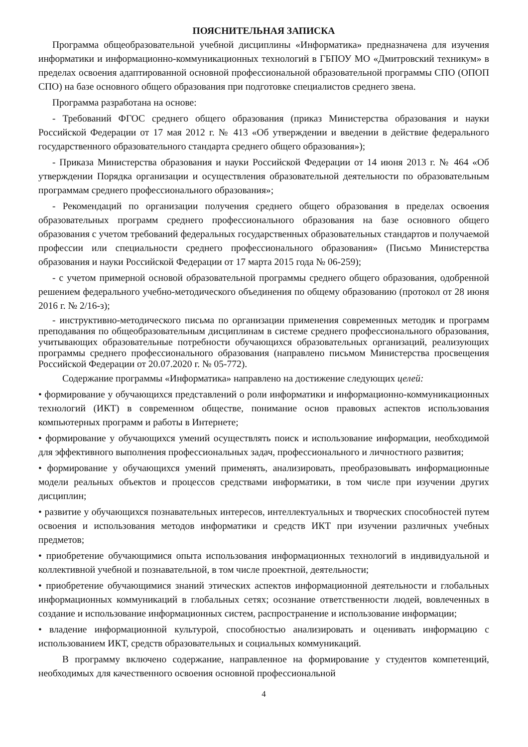ПОЯСНИТЕЛЬНАЯ ЗАПИСКА
Программа общеобразовательной учебной дисциплины «Информатика» предназначена для изучения информатики и информационно-коммуникационных технологий в ГБПОУ МО «Дмитровский техникум» в пределах освоения адаптированной основной профессиональной образовательной программы СПО (ОПОП СПО) на базе основного общего образования при подготовке специалистов среднего звена.
Программа разработана на основе:
- Требований ФГОС среднего общего образования (приказ Министерства образования и науки Российской Федерации от 17 мая 2012 г. № 413 «Об утверждении и введении в действие федерального государственного образовательного стандарта среднего общего образования»);
- Приказа Министерства образования и науки Российской Федерации от 14 июня 2013 г. № 464 «Об утверждении Порядка организации и осуществления образовательной деятельности по образовательным программам среднего профессионального образования»;
- Рекомендаций по организации получения среднего общего образования в пределах освоения образовательных программ среднего профессионального образования на базе основного общего образования с учетом требований федеральных государственных образовательных стандартов и получаемой профессии или специальности среднего профессионального образования» (Письмо Министерства образования и науки Российской Федерации от 17 марта 2015 года № 06-259);
- с учетом примерной основой образовательной программы среднего общего образования, одобренной решением федерального учебно-методического объединения по общему образованию (протокол от 28 июня 2016 г. № 2/16-з);
- инструктивно-методического письма по организации применения современных методик и программ преподавания по общеобразовательным дисциплинам в системе среднего профессионального образования, учитывающих образовательные потребности обучающихся образовательных организаций, реализующих программы среднего профессионального образования (направлено письмом Министерства просвещения Российской Федерации от 20.07.2020 г. № 05-772).
Содержание программы «Информатика» направлено на достижение следующих целей:
• формирование у обучающихся представлений о роли информатики и информационно-коммуникационных технологий (ИКТ) в современном обществе, понимание основ правовых аспектов использования компьютерных программ и работы в Интернете;
• формирование у обучающихся умений осуществлять поиск и использование информации, необходимой для эффективного выполнения профессиональных задач, профессионального и личностного развития;
• формирование у обучающихся умений применять, анализировать, преобразовывать информационные модели реальных объектов и процессов средствами информатики, в том числе при изучении других дисциплин;
• развитие у обучающихся познавательных интересов, интеллектуальных и творческих способностей путем освоения и использования методов информатики и средств ИКТ при изучении различных учебных предметов;
• приобретение обучающимися опыта использования информационных технологий в индивидуальной и коллективной учебной и познавательной, в том числе проектной, деятельности;
• приобретение обучающимися знаний этических аспектов информационной деятельности и глобальных информационных коммуникаций в глобальных сетях; осознание ответственности людей, вовлеченных в создание и использование информационных систем, распространение и использование информации;
• владение информационной культурой, способностью анализировать и оценивать информацию с использованием ИКТ, средств образовательных и социальных коммуникаций.
В программу включено содержание, направленное на формирование у студентов компетенций, необходимых для качественного освоения основной профессиональной
4